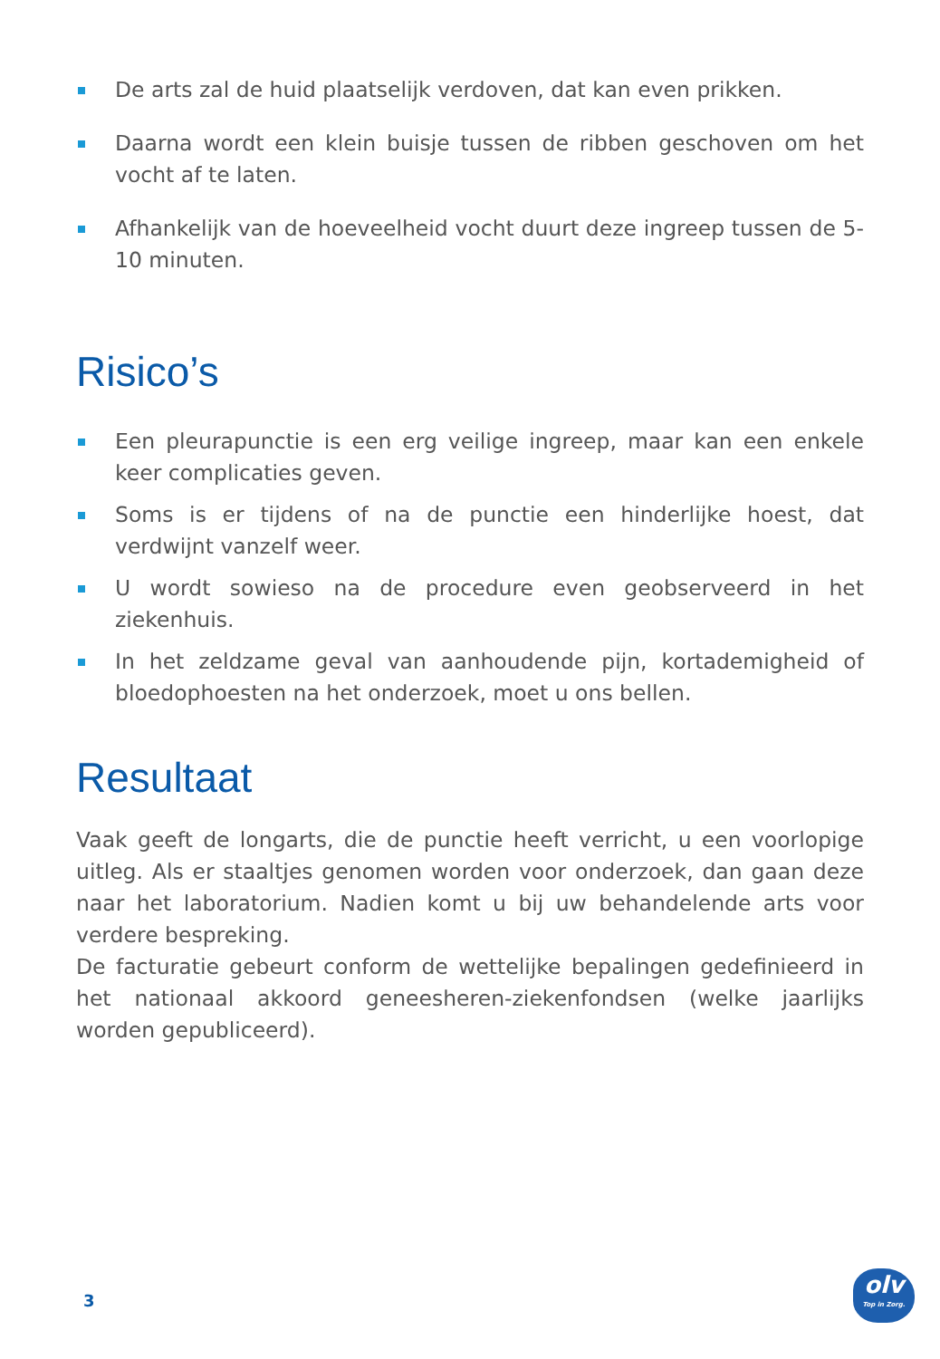De arts zal de huid plaatselijk verdoven, dat kan even prikken.
Daarna wordt een klein buisje tussen de ribben geschoven om het vocht af te laten.
Afhankelijk van de hoeveelheid vocht duurt deze ingreep tussen de 5-10 minuten.
Risico’s
Een pleurapunctie is een erg veilige ingreep, maar kan een enkele keer complicaties geven.
Soms is er tijdens of na de punctie een hinderlijke hoest, dat verdwijnt vanzelf weer.
U wordt sowieso na de procedure even geobserveerd in het ziekenhuis.
In het zeldzame geval van aanhoudende pijn, kortademigheid of bloedophoesten na het onderzoek, moet u ons bellen.
Resultaat
Vaak geeft de longarts, die de punctie heeft verricht, u een voorlopige uitleg. Als er staaltjes genomen worden voor onderzoek, dan gaan deze naar het laboratorium. Nadien komt u bij uw behandelende arts voor verdere bespreking.
De facturatie gebeurt conform de wettelijke bepalingen gedefinieerd in het nationaal akkoord geneesheren-ziekenfondsen (welke jaarlijks worden gepubliceerd).
3
olv
Top in Zorg.